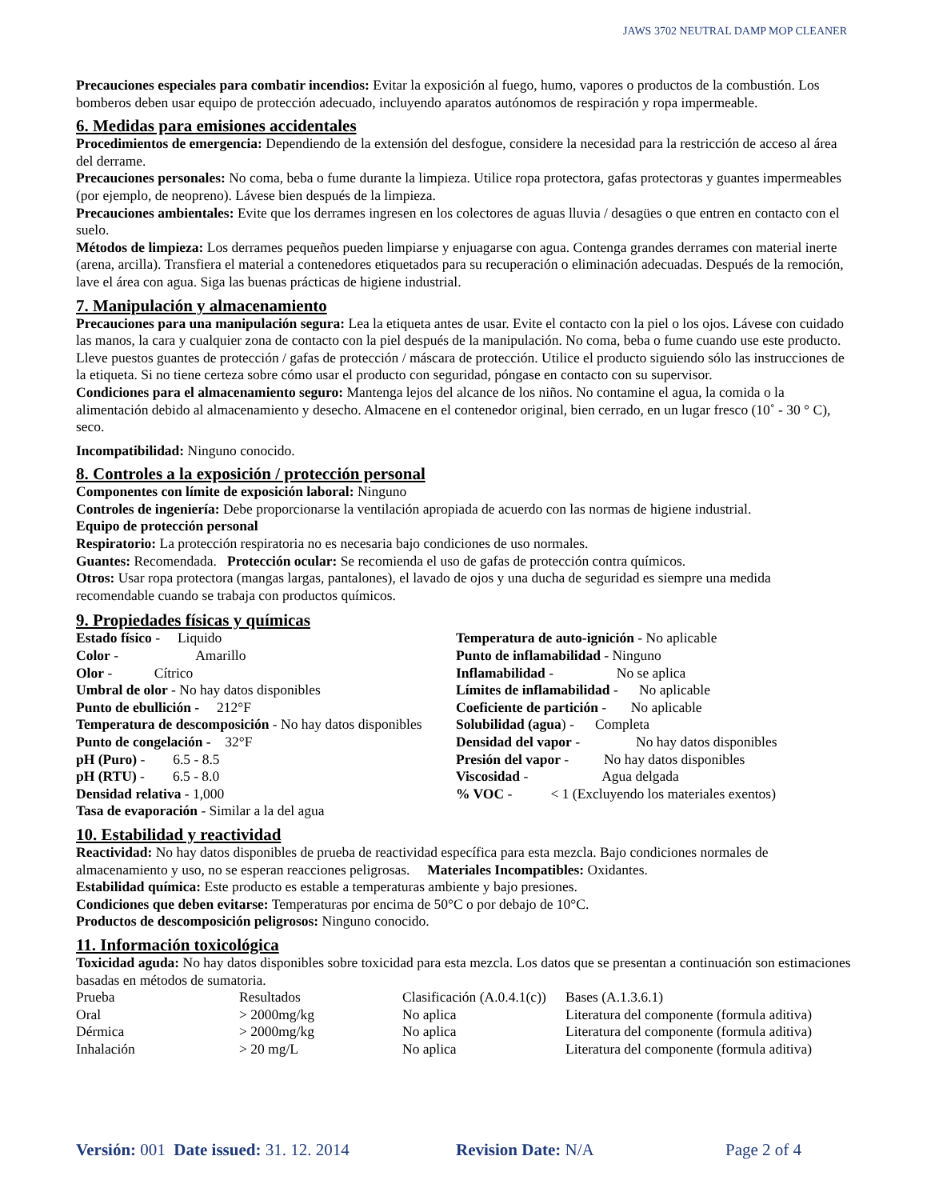JAWS 3702 NEUTRAL DAMP MOP CLEANER
Precauciones especiales para combatir incendios: Evitar la exposición al fuego, humo, vapores o productos de la combustión. Los bomberos deben usar equipo de protección adecuado, incluyendo aparatos autónomos de respiración y ropa impermeable.
6. Medidas para emisiones accidentales
Procedimientos de emergencia: Dependiendo de la extensión del desfogue, considere la necesidad para la restricción de acceso al área del derrame.
Precauciones personales: No coma, beba o fume durante la limpieza. Utilice ropa protectora, gafas protectoras y guantes impermeables (por ejemplo, de neopreno). Lávese bien después de la limpieza.
Precauciones ambientales: Evite que los derrames ingresen en los colectores de aguas lluvia / desagües o que entren en contacto con el suelo.
Métodos de limpieza: Los derrames pequeños pueden limpiarse y enjuagarse con agua. Contenga grandes derrames con material inerte (arena, arcilla). Transfiera el material a contenedores etiquetados para su recuperación o eliminación adecuadas. Después de la remoción, lave el área con agua. Siga las buenas prácticas de higiene industrial.
7. Manipulación y almacenamiento
Precauciones para una manipulación segura: Lea la etiqueta antes de usar. Evite el contacto con la piel o los ojos. Lávese con cuidado las manos, la cara y cualquier zona de contacto con la piel después de la manipulación. No coma, beba o fume cuando use este producto. Lleve puestos guantes de protección / gafas de protección / máscara de protección. Utilice el producto siguiendo sólo las instrucciones de la etiqueta. Si no tiene certeza sobre cómo usar el producto con seguridad, póngase en contacto con su supervisor.
Condiciones para el almacenamiento seguro: Mantenga lejos del alcance de los niños. No contamine el agua, la comida o la alimentación debido al almacenamiento y desecho. Almacene en el contenedor original, bien cerrado, en un lugar fresco (10˚ - 30 ° C), seco.
Incompatibilidad: Ninguno conocido.
8. Controles a la exposición / protección personal
Componentes con límite de exposición laboral: Ninguno
Controles de ingeniería: Debe proporcionarse la ventilación apropiada de acuerdo con las normas de higiene industrial.
Equipo de protección personal
Respiratorio: La protección respiratoria no es necesaria bajo condiciones de uso normales.
Guantes: Recomendada. Protección ocular: Se recomienda el uso de gafas de protección contra químicos.
Otros: Usar ropa protectora (mangas largas, pantalones), el lavado de ojos y una ducha de seguridad es siempre una medida recomendable cuando se trabaja con productos químicos.
9. Propiedades físicas y químicas
| Estado físico - Liquido | Temperatura de auto-ignición - No aplicable |
| Color - Amarillo | Punto de inflamabilidad - Ninguno |
| Olor - Cítrico | Inflamabilidad - No se aplica |
| Umbral de olor - No hay datos disponibles | Límites de inflamabilidad - No aplicable |
| Punto de ebullición - 212°F | Coeficiente de partición - No aplicable |
| Temperatura de descomposición - No hay datos disponibles | Solubilidad (agua ) - Completa |
| Punto de congelación - 32°F | Densidad del vapor - No hay datos disponibles |
| pH (Puro) - 6.5 - 8.5 | Presión del vapor - No hay datos disponibles |
| pH (RTU) - 6.5 - 8.0 | Viscosidad - Agua delgada |
| Densidad relativa - 1,000 | % VOC - < 1 (Excluyendo los materiales exentos) |
| Tasa de evaporación - Similar a la del agua | |
10. Estabilidad y reactividad
Reactividad: No hay datos disponibles de prueba de reactividad específica para esta mezcla. Bajo condiciones normales de almacenamiento y uso, no se esperan reacciones peligrosas. Materiales Incompatibles: Oxidantes.
Estabilidad química: Este producto es estable a temperaturas ambiente y bajo presiones.
Condiciones que deben evitarse: Temperaturas por encima de 50°C o por debajo de 10°C.
Productos de descomposición peligrosos: Ninguno conocido.
11. Información toxicológica
Toxicidad aguda: No hay datos disponibles sobre toxicidad para esta mezcla. Los datos que se presentan a continuación son estimaciones basadas en métodos de sumatoria.
| Prueba | Resultados | Clasificación (A.0.4.1(c)) | Bases (A.1.3.6.1) |
| Oral | > 2000mg/kg | No aplica | Literatura del componente (formula aditiva) |
| Dérmica | > 2000mg/kg | No aplica | Literatura del componente (formula aditiva) |
| Inhalación | > 20 mg/L | No aplica | Literatura del componente (formula aditiva) |
Versión: 001 Date issued: 31. 12. 2014 Revision Date: N/A Page 2 of 4